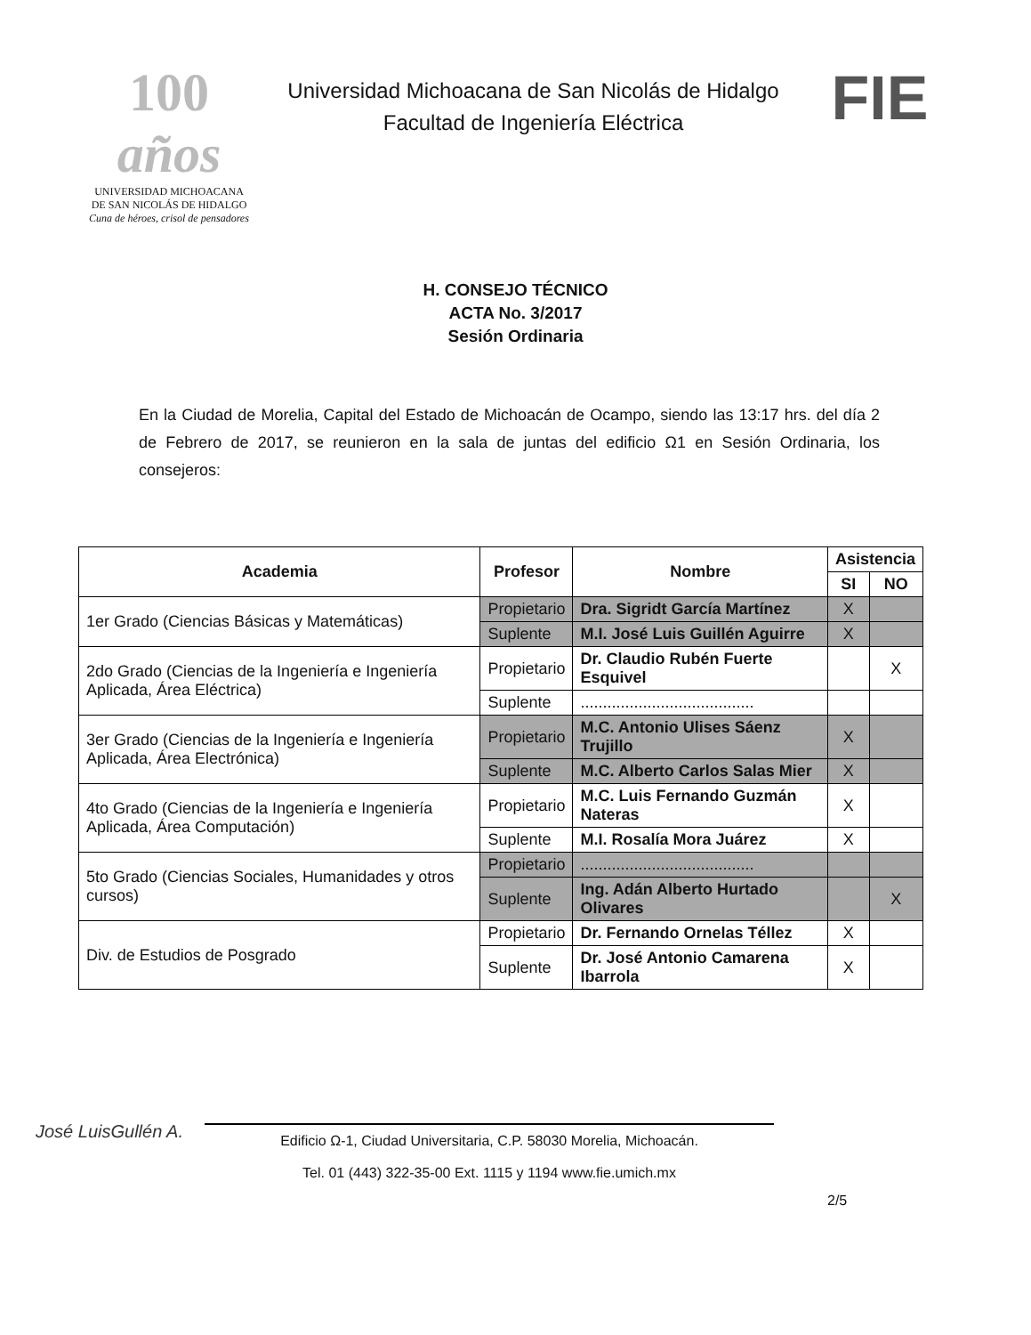100 años
UNIVERSIDAD MICHOACANA
DE SAN NICOLÁS DE HIDALGO
Cuna de héroes, crisol de pensadores
Universidad Michoacana de San Nicolás de Hidalgo
Facultad de Ingeniería Eléctrica
FIE
H. CONSEJO TÉCNICO
ACTA No. 3/2017
Sesión Ordinaria
En la Ciudad de Morelia, Capital del Estado de Michoacán de Ocampo, siendo las 13:17 hrs. del día 2 de Febrero de 2017, se reunieron en la sala de juntas del edificio Ω1 en Sesión Ordinaria, los consejeros:
| Academia | Profesor | Nombre | Asistencia | |
| --- | --- | --- | --- | --- |
| | | | SI | NO |
| 1er Grado (Ciencias Básicas y Matemáticas) | Propietario | Dra. Sigridt García Martínez | X | |
| | Suplente | M.I. José Luis Guillén Aguirre | X | |
| 2do Grado (Ciencias de la Ingeniería e Ingeniería Aplicada, Área Eléctrica) | Propietario | Dr. Claudio Rubén Fuerte Esquivel | | X |
| | Suplente | ....................................... | | |
| 3er Grado (Ciencias de la Ingeniería e Ingeniería Aplicada, Área Electrónica) | Propietario | M.C. Antonio Ulises Sáenz Trujillo | X | |
| | Suplente | M.C. Alberto Carlos Salas Mier | X | |
| 4to Grado (Ciencias de la Ingeniería e Ingeniería Aplicada, Área Computación) | Propietario | M.C. Luis Fernando Guzmán Nateras | X | |
| | Suplente | M.I. Rosalía Mora Juárez | X | |
| 5to Grado (Ciencias Sociales, Humanidades y otros cursos) | Propietario | ....................................... | | |
| | Suplente | Ing. Adán Alberto Hurtado Olivares | | X |
| Div. de Estudios de Posgrado | Propietario | Dr. Fernando Ornelas Téllez | X | |
| | Suplente | Dr. José Antonio Camarena Ibarrola | X | |
José LuisGullén A.
2/5
Edificio Ω-1, Ciudad Universitaria, C.P. 58030 Morelia, Michoacán.
Tel. 01 (443) 322-35-00 Ext. 1115 y 1194 www.fie.umich.mx